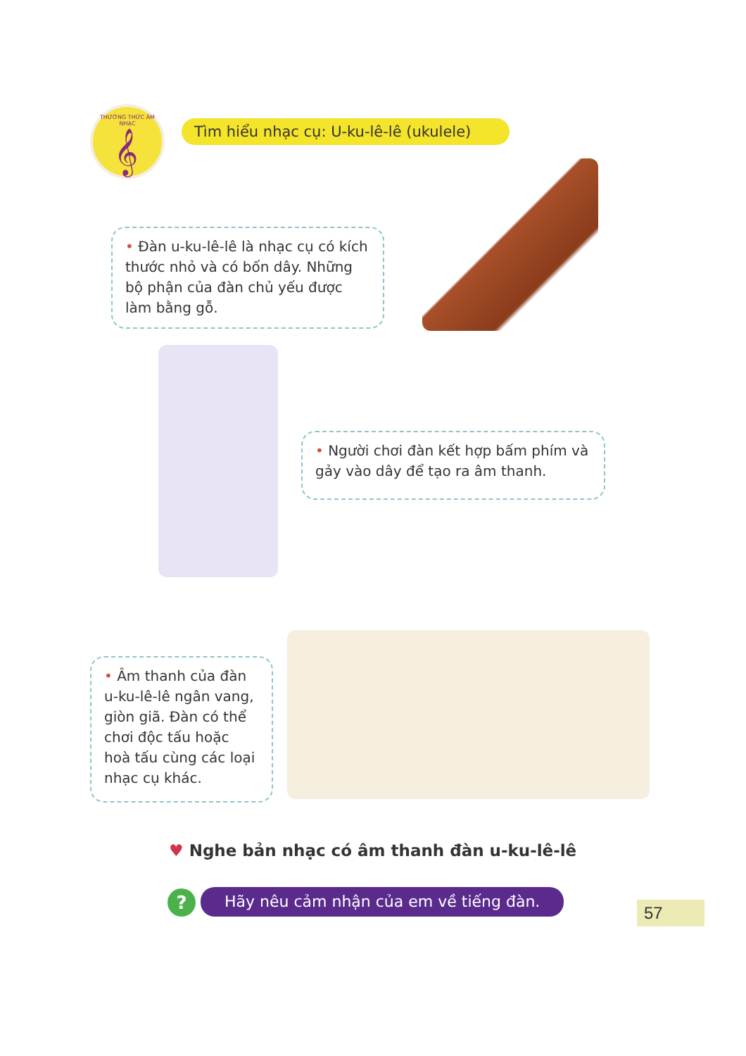THƯỜNG THỨC ÂM NHẠC
𝄞
Tìm hiểu nhạc cụ: U-ku-lê-lê (ukulele)
• Đàn u-ku-lê-lê là nhạc cụ có kích thước nhỏ và có bốn dây. Những bộ phận của đàn chủ yếu được làm bằng gỗ.
• Người chơi đàn kết hợp bấm phím và gảy vào dây để tạo ra âm thanh.
• Âm thanh của đàn u-ku-lê-lê ngân vang, giòn giã. Đàn có thể chơi độc tấu hoặc hoà tấu cùng các loại nhạc cụ khác.
♥ Nghe bản nhạc có âm thanh đàn u-ku-lê-lê
? Hãy nêu cảm nhận của em về tiếng đàn.
57